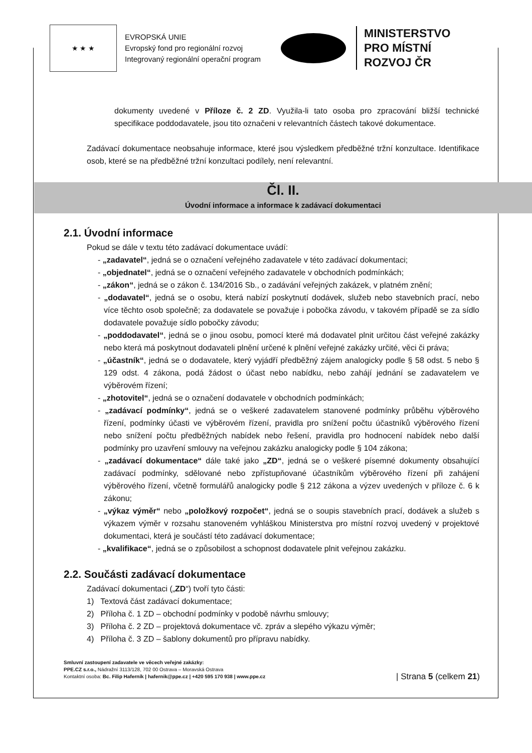★ ★ ★
EVROPSKÁ UNIE
Evropský fond pro regionální rozvoj
Integrovaný regionální operační program
MINISTERSTVO
PRO MÍSTNÍ
ROZVOJ ČR
dokumenty uvedené v Příloze č. 2 ZD. Využila-li tato osoba pro zpracování bližší technické specifikace poddodavatele, jsou tito označeni v relevantních částech takové dokumentace.
Zadávací dokumentace neobsahuje informace, které jsou výsledkem předběžné tržní konzultace. Identifikace osob, které se na předběžné tržní konzultaci podílely, není relevantní.
Čl. II.
Úvodní informace a informace k zadávací dokumentaci
2.1. Úvodní informace
Pokud se dále v textu této zadávací dokumentace uvádí:
- „zadavatel“, jedná se o označení veřejného zadavatele v této zadávací dokumentaci;
- „objednatel“, jedná se o označení veřejného zadavatele v obchodních podmínkách;
- „zákon“, jedná se o zákon č. 134/2016 Sb., o zadávání veřejných zakázek, v platném znění;
- „dodavatel“, jedná se o osobu, která nabízí poskytnutí dodávek, služeb nebo stavebních prací, nebo více těchto osob společně; za dodavatele se považuje i pobočka závodu, v takovém případě se za sídlo dodavatele považuje sídlo pobočky závodu;
- „poddodavatel“, jedná se o jinou osobu, pomocí které má dodavatel plnit určitou část veřejné zakázky nebo která má poskytnout dodavateli plnění určené k plnění veřejné zakázky určité, věci či práva;
- „účastník“, jedná se o dodavatele, který vyjádří předběžný zájem analogicky podle § 58 odst. 5 nebo § 129 odst. 4 zákona, podá žádost o účast nebo nabídku, nebo zahájí jednání se zadavatelem ve výběrovém řízení;
- „zhotovitel“, jedná se o označení dodavatele v obchodních podmínkách;
- „zadávací podmínky“, jedná se o veškeré zadavatelem stanovené podmínky průběhu výběrového řízení, podmínky účasti ve výběrovém řízení, pravidla pro snížení počtu účastníků výběrového řízení nebo snížení počtu předběžných nabídek nebo řešení, pravidla pro hodnocení nabídek nebo další podmínky pro uzavření smlouvy na veřejnou zakázku analogicky podle § 104 zákona;
- „zadávací dokumentace“ dále také jako „ZD“, jedná se o veškeré písemné dokumenty obsahující zadávací podmínky, sdělované nebo zpřístupňované účastníkům výběrového řízení při zahájení výběrového řízení, včetně formulářů analogicky podle § 212 zákona a výzev uvedených v příloze č. 6 k zákonu;
- „výkaz výměr“ nebo „položkový rozpočet“, jedná se o soupis stavebních prací, dodávek a služeb s výkazem výměr v rozsahu stanoveném vyhláškou Ministerstva pro místní rozvoj uvedený v projektové dokumentaci, která je součástí této zadávací dokumentace;
- „kvalifikace“, jedná se o způsobilost a schopnost dodavatele plnit veřejnou zakázku.
2.2. Součásti zadávací dokumentace
Zadávací dokumentaci („ZD“) tvoří tyto části:
1) Textová část zadávací dokumentace;
2) Příloha č. 1 ZD – obchodní podmínky v podobě návrhu smlouvy;
3) Příloha č. 2 ZD – projektová dokumentace vč. zpráv a slepého výkazu výměr;
4) Příloha č. 3 ZD – šablony dokumentů pro přípravu nabídky.
Smluvní zastoupení zadavatele ve věcech veřejné zakázky:
PPE.CZ s.r.o., Nádražní 3113/128, 702 00 Ostrava – Moravská Ostrava
Kontaktní osoba: Bc. Filip Haferník | hafernik@ppe.cz | +420 595 170 938 | www.ppe.cz
| Strana 5 (celkem 21)